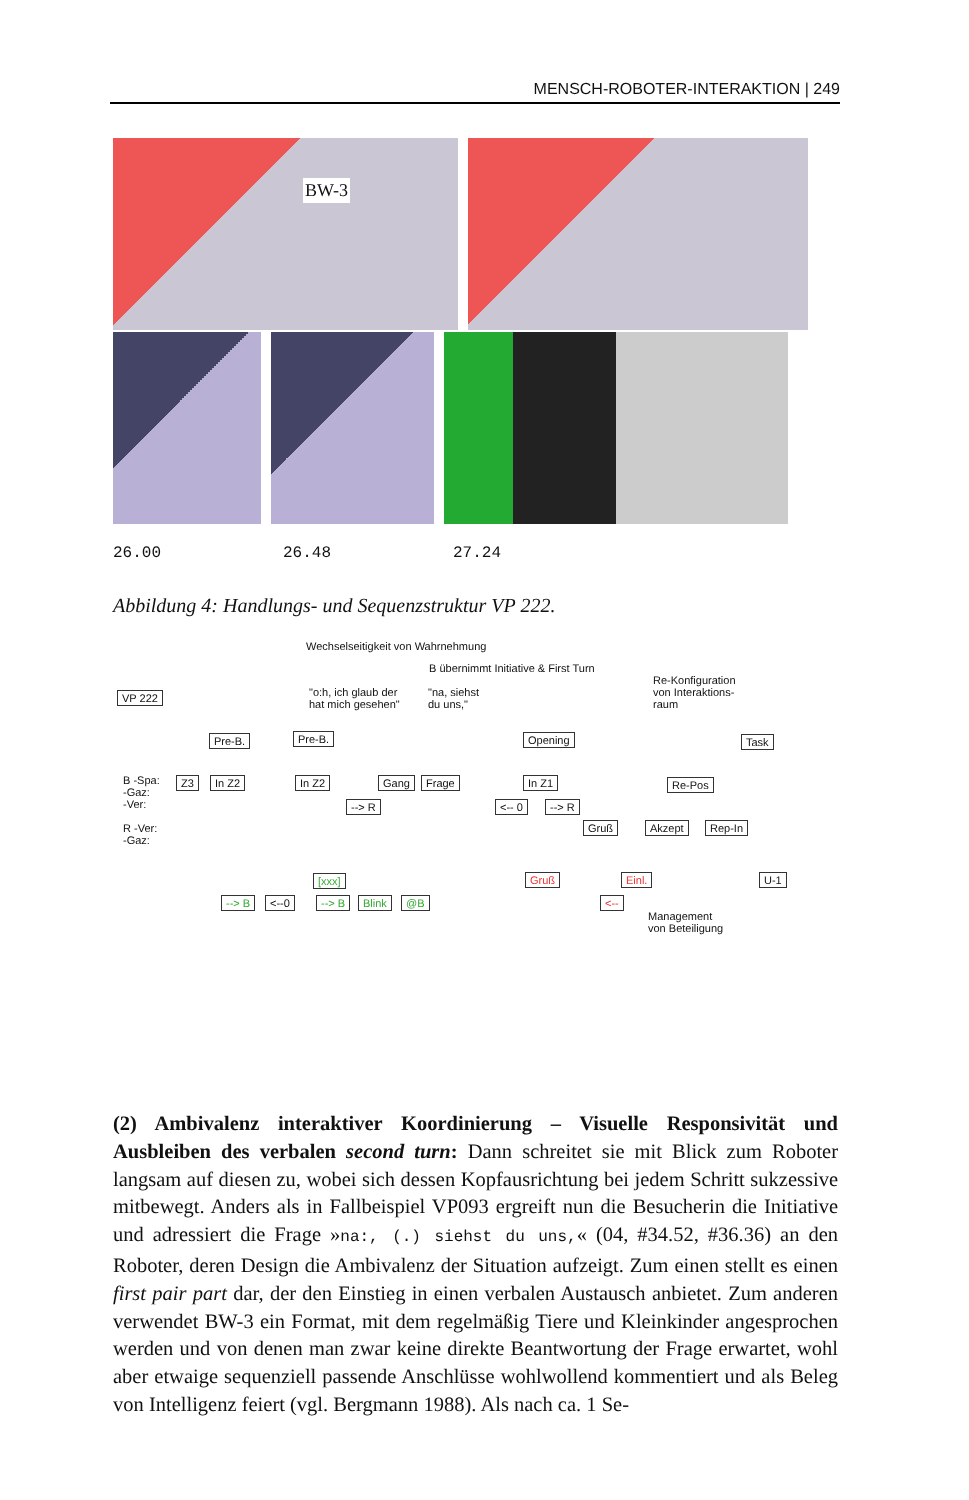MENSCH-ROBOTER-INTERAKTION | 249
BW-3
26.00 26.48 27.24
Abbildung 4: Handlungs- und Sequenzstruktur VP 222.
Wechselseitigkeit von Wahrnehmung
B übernimmt Initiative & First Turn
Re-Konfiguration
von Interaktions-
raum
"o:h, ich glaub der
hat mich gesehen"
"na, siehst
du uns,"
VP 222
Pre-B. Pre-B. Opening Task
B -Spa:
-Gaz:
-Ver:
R -Ver:
-Gaz:
Z3 In Z2 In Z2 Gang Frage In Z1 Re-Pos
--> R <-- 0 --> R
Gruß Akzept Rep-In
[xxx] Gruß Einl. U-1
--> B <--0 --> B Blink @B <--
Management
von Beteiligung
(2) Ambivalenz interaktiver Koordinierung – Visuelle Responsivität und Ausbleiben des verbalen second turn: Dann schreitet sie mit Blick zum Roboter langsam auf diesen zu, wobei sich dessen Kopfausrichtung bei jedem Schritt sukzessive mitbewegt. Anders als in Fallbeispiel VP093 ergreift nun die Besucherin die Initiative und adressiert die Frage »na:, (.) siehst du uns,« (04, #34.52, #36.36) an den Roboter, deren Design die Ambivalenz der Situation aufzeigt. Zum einen stellt es einen first pair part dar, der den Einstieg in einen verbalen Austausch anbietet. Zum anderen verwendet BW-3 ein Format, mit dem regelmäßig Tiere und Kleinkinder angesprochen werden und von denen man zwar keine direkte Beantwortung der Frage erwartet, wohl aber etwaige sequenziell passende Anschlüsse wohlwollend kommentiert und als Beleg von Intelligenz feiert (vgl. Bergmann 1988). Als nach ca. 1 Se-